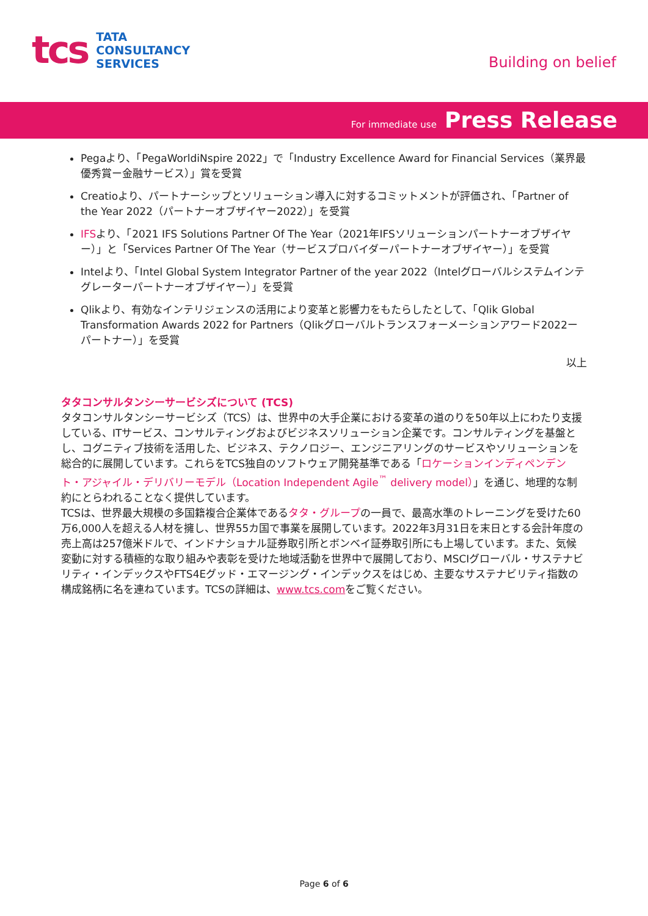tcs
TATA
CONSULTANCY
SERVICES
Building on belief
For immediate use Press Release
Pegaより、「PegaWorldiNspire 2022」で「Industry Excellence Award for Financial Services（業界最優秀賞ー金融サービス）」賞を受賞
Creatioより、パートナーシップとソリューション導入に対するコミットメントが評価され、「Partner of the Year 2022（パートナーオブザイヤー2022）」を受賞
IFSより、「2021 IFS Solutions Partner Of The Year（2021年IFSソリューションパートナーオブザイヤー）」と「Services Partner Of The Year（サービスプロバイダーパートナーオブザイヤー）」を受賞
Intelより、「Intel Global System Integrator Partner of the year 2022（Intelグローバルシステムインテグレーターパートナーオブザイヤー）」を受賞
Qlikより、有効なインテリジェンスの活用により変革と影響力をもたらしたとして、「Qlik Global Transformation Awards 2022 for Partners（Qlikグローバルトランスフォーメーションアワード2022ーパートナー）」を受賞
以上
タタコンサルタンシーサービシズについて (TCS)
タタコンサルタンシーサービシズ（TCS）は、世界中の大手企業における変革の道のりを50年以上にわたり支援している、ITサービス、コンサルティングおよびビジネスソリューション企業です。コンサルティングを基盤とし、コグニティブ技術を活用した、ビジネス、テクノロジー、エンジニアリングのサービスやソリューションを総合的に展開しています。これらをTCS独自のソフトウェア開発基準である「ロケーションインディペンデント・アジャイル・デリバリーモデル（Location Independent Agile<sup>™</sup> delivery model）」を通じ、地理的な制約にとらわれることなく提供しています。
TCSは、世界最大規模の多国籍複合企業体であるタタ・グループの一員で、最高水準のトレーニングを受けた60万6,000人を超える人材を擁し、世界55カ国で事業を展開しています。2022年3月31日を末日とする会計年度の売上高は257億米ドルで、インドナショナル証券取引所とボンベイ証券取引所にも上場しています。また、気候変動に対する積極的な取り組みや表彰を受けた地域活動を世界中で展開しており、MSCIグローバル・サステナビリティ・インデックスやFTS4Eグッド・エマージング・インデックスをはじめ、主要なサステナビリティ指数の構成銘柄に名を連ねています。TCSの詳細は、www.tcs.comをご覧ください。
Page 6 of 6